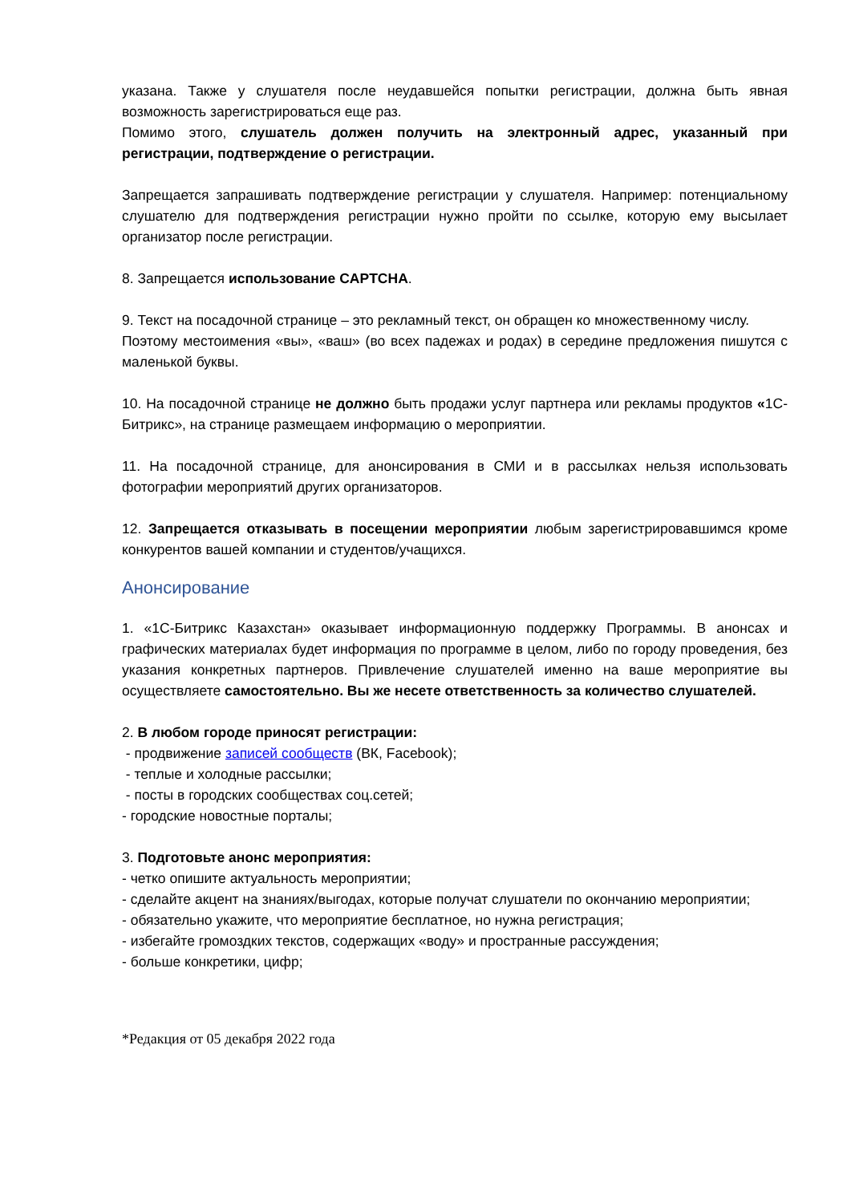указана. Также у слушателя после неудавшейся попытки регистрации, должна быть явная возможность зарегистрироваться еще раз.
Помимо этого, слушатель должен получить на электронный адрес, указанный при регистрации, подтверждение о регистрации.
Запрещается запрашивать подтверждение регистрации у слушателя. Например: потенциальному слушателю для подтверждения регистрации нужно пройти по ссылке, которую ему высылает организатор после регистрации.
8. Запрещается использование CAPTCHA.
9. Текст на посадочной странице – это рекламный текст, он обращен ко множественному числу.
Поэтому местоимения «вы», «ваш» (во всех падежах и родах) в середине предложения пишутся с маленькой буквы.
10. На посадочной странице не должно быть продажи услуг партнера или рекламы продуктов «1С-Битрикс», на странице размещаем информацию о мероприятии.
11. На посадочной странице, для анонсирования в СМИ и в рассылках нельзя использовать фотографии мероприятий других организаторов.
12. Запрещается отказывать в посещении мероприятии любым зарегистрировавшимся кроме конкурентов вашей компании и студентов/учащихся.
Анонсирование
1. «1С-Битрикс Казахстан» оказывает информационную поддержку Программы. В анонсах и графических материалах будет информация по программе в целом, либо по городу проведения, без указания конкретных партнеров. Привлечение слушателей именно на ваше мероприятие вы осуществляете самостоятельно. Вы же несете ответственность за количество слушателей.
2. В любом городе приносят регистрации:
- продвижение записей сообществ (ВК, Facebook);
- теплые и холодные рассылки;
- посты в городских сообществах соц.сетей;
- городские новостные порталы;
3. Подготовьте анонс мероприятия:
- четко опишите актуальность мероприятии;
- сделайте акцент на знаниях/выгодах, которые получат слушатели по окончанию мероприятии;
- обязательно укажите, что мероприятие бесплатное, но нужна регистрация;
- избегайте громоздких текстов, содержащих «воду» и пространные рассуждения;
- больше конкретики, цифр;
*Редакция от 05 декабря 2022 года